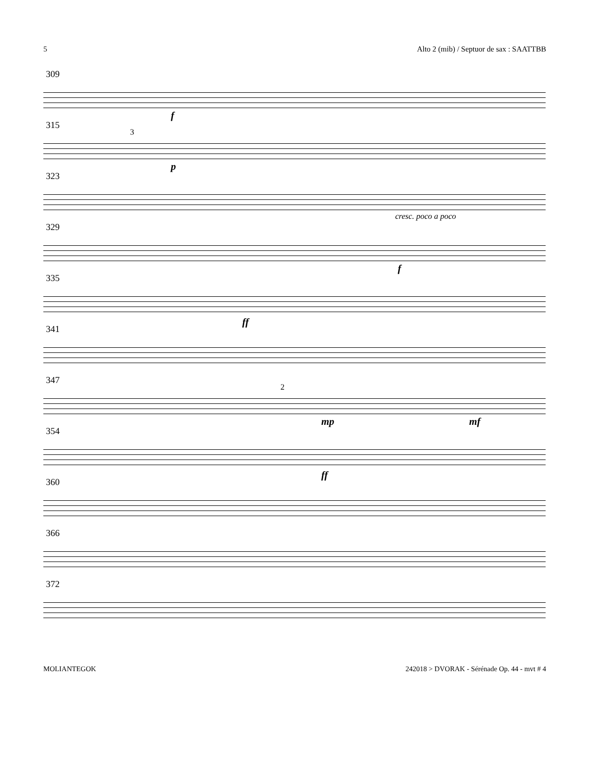5 Alto 2 (mib) / Septuor de sax : SAATTBB
309
f
315
3
p
323
cresc. poco a poco
329
f
335
ff
341
347
2
mp mf
354
ff
360
366
372
MOLIANTEGOK 242018 > DVORAK - Sérénade Op. 44 - mvt # 4